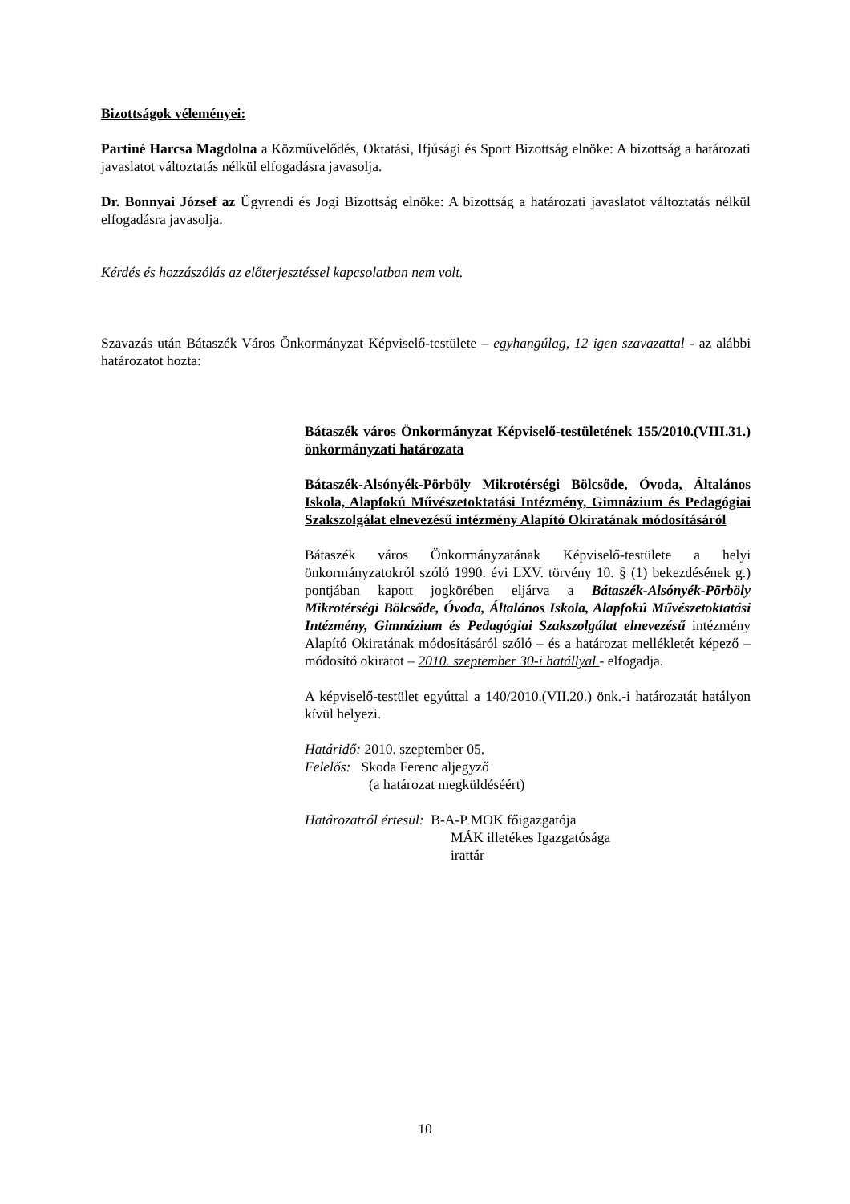Bizottságok véleményei:
Partiné Harcsa Magdolna a Közművelődés, Oktatási, Ifjúsági és Sport Bizottság elnöke: A bizottság a határozati javaslatot változtatás nélkül elfogadásra javasolja.
Dr. Bonnyai József az Ügyrendi és Jogi Bizottság elnöke: A bizottság a határozati javaslatot változtatás nélkül elfogadásra javasolja.
Kérdés és hozzászólás az előterjesztéssel kapcsolatban nem volt.
Szavazás után Bátaszék Város Önkormányzat Képviselő-testülete – egyhangúlag, 12 igen szavazattal - az alábbi határozatot hozta:
Bátaszék város Önkormányzat Képviselő-testületének 155/2010.(VIII.31.) önkormányzati határozata
Bátaszék-Alsónyék-Pörböly Mikrotérségi Bölcsőde, Óvoda, Általános Iskola, Alapfokú Művészetoktatási Intézmény, Gimnázium és Pedagógiai Szakszolgálat elnevezésű intézmény Alapító Okiratának módosításáról
Bátaszék város Önkormányzatának Képviselő-testülete a helyi önkormányzatokról szóló 1990. évi LXV. törvény 10. § (1) bekezdésének g.) pontjában kapott jogkörében eljárva a Bátaszék-Alsónyék-Pörböly Mikrotérségi Bölcsőde, Óvoda, Általános Iskola, Alapfokú Művészetoktatási Intézmény, Gimnázium és Pedagógiai Szakszolgálat elnevezésű intézmény Alapító Okiratának módosításáról szóló – és a határozat mellékletét képező – módosító okiratot – 2010. szeptember 30-i hatállyal - elfogadja.
A képviselő-testület egyúttal a 140/2010.(VII.20.) önk.-i határozatát hatályon kívül helyezi.
Határidő: 2010. szeptember 05.
Felelős: Skoda Ferenc aljegyző
(a határozat megküldéséért)
Határozatról értesül: B-A-P MOK főigazgatója
MÁK illetékes Igazgatósága
irattár
10